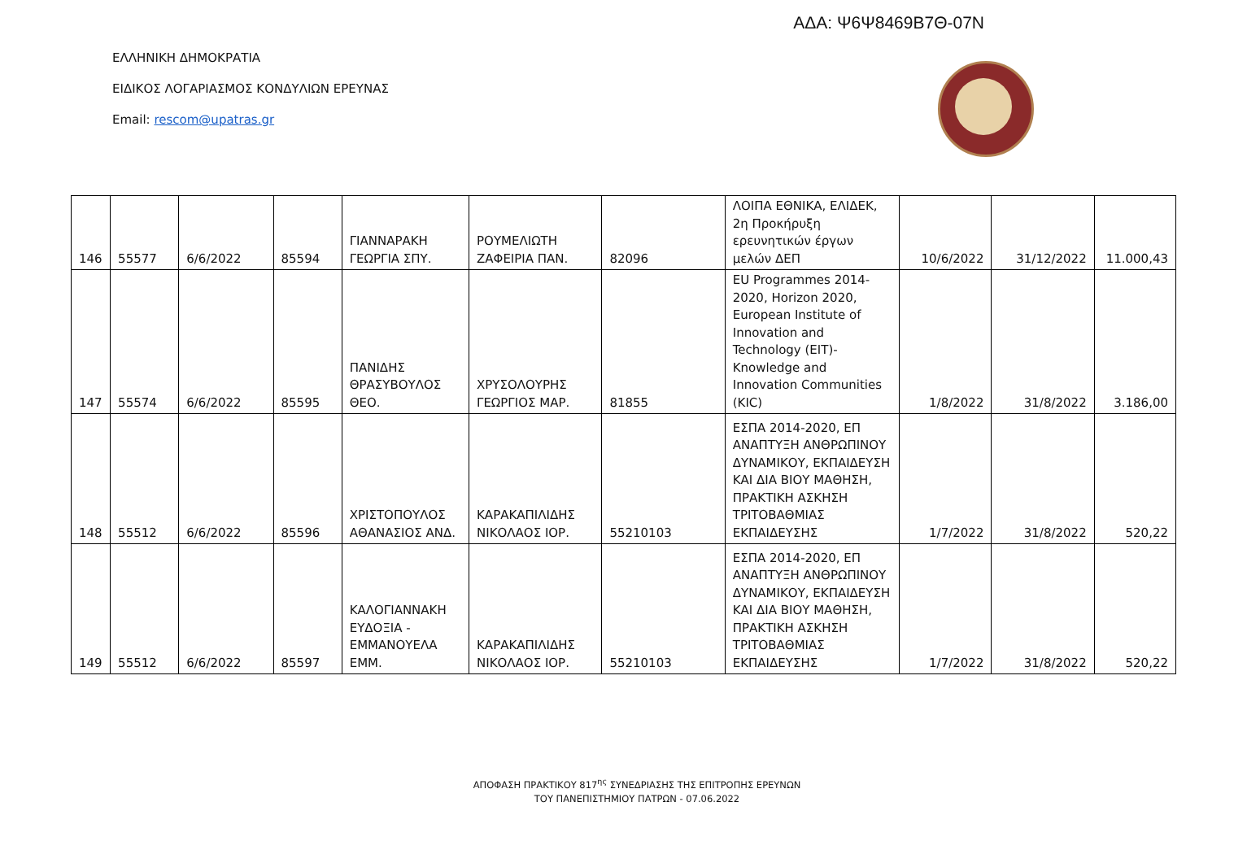ΑΔΑ: Ψ6Ψ8469Β7Θ-07Ν
ΕΛΛΗΝΙΚΗ ΔΗΜΟΚΡΑΤΙΑ
ΕΙΔΙΚΟΣ ΛΟΓΑΡΙΑΣΜΟΣ ΚΟΝΔΥΛΙΩΝ ΕΡΕΥΝΑΣ
Email: rescom@upatras.gr
| 146 | 55577 | 6/6/2022 | 85594 | ΓΙΑΝΝΑΡΑΚΗ ΓΕΩΡΓΙΑ ΣΠΥ. | ΡΟΥΜΕΛΙΩΤΗ ΖΑΦΕΙΡΙΑ ΠΑΝ. | 82096 | ΛΟΙΠΑ ΕΘΝΙΚΑ, ΕΛΙΔΕΚ, 2η Προκήρυξη ερευνητικών έργων μελών ΔΕΠ | 10/6/2022 | 31/12/2022 | 11.000,43 |
| 147 | 55574 | 6/6/2022 | 85595 | ΠΑΝΙΔΗΣ ΘΡΑΣΥΒΟΥΛΟΣ ΘΕΟ. | ΧΡΥΣΟΛΟΥΡΗΣ ΓΕΩΡΓΙΟΣ ΜΑΡ. | 81855 | EU Programmes 2014-2020, Horizon 2020, European Institute of Innovation and Technology (EIT)- Knowledge and Innovation Communities (KIC) | 1/8/2022 | 31/8/2022 | 3.186,00 |
| 148 | 55512 | 6/6/2022 | 85596 | ΧΡΙΣΤΟΠΟΥΛΟΣ ΑΘΑΝΑΣΙΟΣ ΑΝΔ. | ΚΑΡΑΚΑΠΙΛΙΔΗΣ ΝΙΚΟΛΑΟΣ ΙΟΡ. | 55210103 | ΕΣΠΑ 2014-2020, ΕΠ ΑΝΑΠΤΥΞΗ ΑΝΘΡΩΠΙΝΟΥ ΔΥΝΑΜΙΚΟΥ, ΕΚΠΑΙΔΕΥΣΗ ΚΑΙ ΔΙΑ ΒΙΟΥ ΜΑΘΗΣΗ, ΠΡΑΚΤΙΚΗ ΑΣΚΗΣΗ ΤΡΙΤΟΒΑΘΜΙΑΣ ΕΚΠΑΙΔΕΥΣΗΣ | 1/7/2022 | 31/8/2022 | 520,22 |
| 149 | 55512 | 6/6/2022 | 85597 | ΚΑΛΟΓΙΑΝΝΑΚΗ ΕΥΔΟΞΙΑ - ΕΜΜΑΝΟΥΕΛΑ ΕΜΜ. | ΚΑΡΑΚΑΠΙΛΙΔΗΣ ΝΙΚΟΛΑΟΣ ΙΟΡ. | 55210103 | ΕΣΠΑ 2014-2020, ΕΠ ΑΝΑΠΤΥΞΗ ΑΝΘΡΩΠΙΝΟΥ ΔΥΝΑΜΙΚΟΥ, ΕΚΠΑΙΔΕΥΣΗ ΚΑΙ ΔΙΑ ΒΙΟΥ ΜΑΘΗΣΗ, ΠΡΑΚΤΙΚΗ ΑΣΚΗΣΗ ΤΡΙΤΟΒΑΘΜΙΑΣ ΕΚΠΑΙΔΕΥΣΗΣ | 1/7/2022 | 31/8/2022 | 520,22 |
ΑΠΟΦΑΣΗ ΠΡΑΚΤΙΚΟΥ 817<sup>ης</sup> ΣΥΝΕΔΡΙΑΣΗΣ ΤΗΣ ΕΠΙΤΡΟΠΗΣ ΕΡΕΥΝΩΝ
ΤΟΥ ΠΑΝΕΠΙΣΤΗΜΙΟΥ ΠΑΤΡΩΝ - 07.06.2022